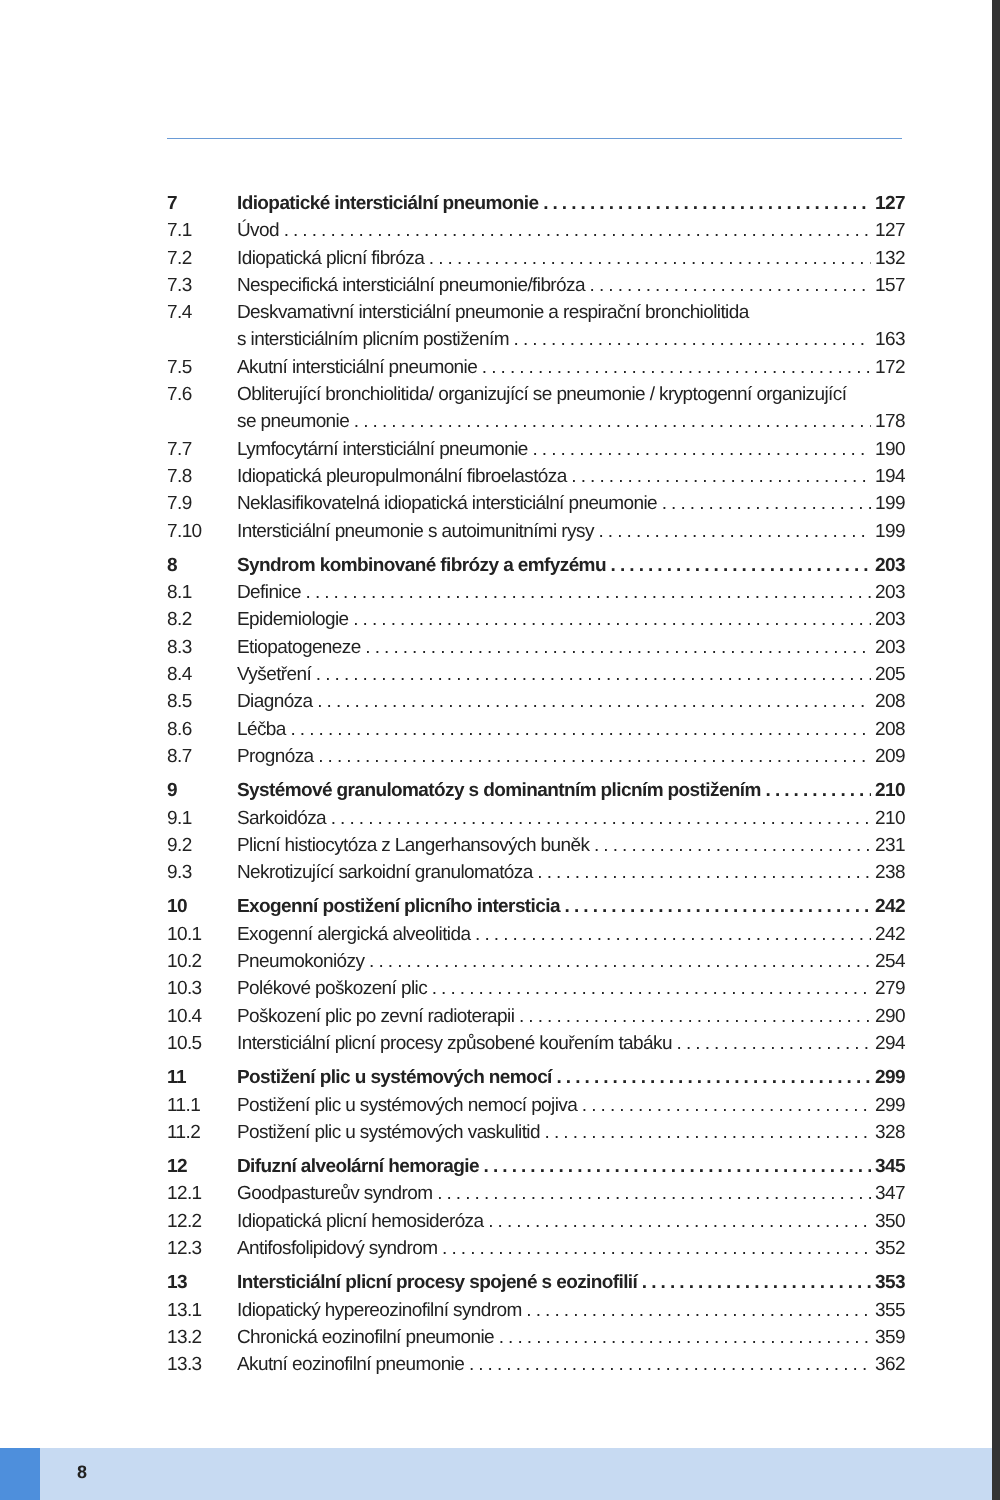7 Idiopatické intersticiální pneumonie 127
7.1 Úvod 127
7.2 Idiopatická plicní fibróza 132
7.3 Nespecifická intersticiální pneumonie/fibróza 157
7.4 Deskvamativní intersticiální pneumonie a respirační bronchiolitida
s intersticiálním plicním postižením 163
7.5 Akutní intersticiální pneumonie 172
7.6 Obliterující bronchiolitida/ organizující se pneumonie / kryptogenní organizující
se pneumonie 178
7.7 Lymfocytární intersticiální pneumonie 190
7.8 Idiopatická pleuropulmonální fibroelastóza 194
7.9 Neklasifikovatelná idiopatická intersticiální pneumonie 199
7.10 Intersticiální pneumonie s autoimunitními rysy 199
8 Syndrom kombinované fibrózy a emfyzému 203
8.1 Definice 203
8.2 Epidemiologie 203
8.3 Etiopatogeneze 203
8.4 Vyšetření 205
8.5 Diagnóza 208
8.6 Léčba 208
8.7 Prognóza 209
9 Systémové granulomatózy s dominantním plicním postižením 210
9.1 Sarkoidóza 210
9.2 Plicní histiocytóza z Langerhansových buněk 231
9.3 Nekrotizující sarkoidní granulomatóza 238
10 Exogenní postižení plicního intersticia 242
10.1 Exogenní alergická alveolitida 242
10.2 Pneumokoniózy 254
10.3 Polékové poškození plic 279
10.4 Poškození plic po zevní radioterapii 290
10.5 Intersticiální plicní procesy způsobené kouřením tabáku 294
11 Postižení plic u systémových nemocí 299
11.1 Postižení plic u systémových nemocí pojiva 299
11.2 Postižení plic u systémových vaskulitid 328
12 Difuzní alveolární hemoragie 345
12.1 Goodpastureův syndrom 347
12.2 Idiopatická plicní hemosideróza 350
12.3 Antifosfolipidový syndrom 352
13 Intersticiální plicní procesy spojené s eozinofilií 353
13.1 Idiopatický hypereozinofilní syndrom 355
13.2 Chronická eozinofilní pneumonie 359
13.3 Akutní eozinofilní pneumonie 362
8